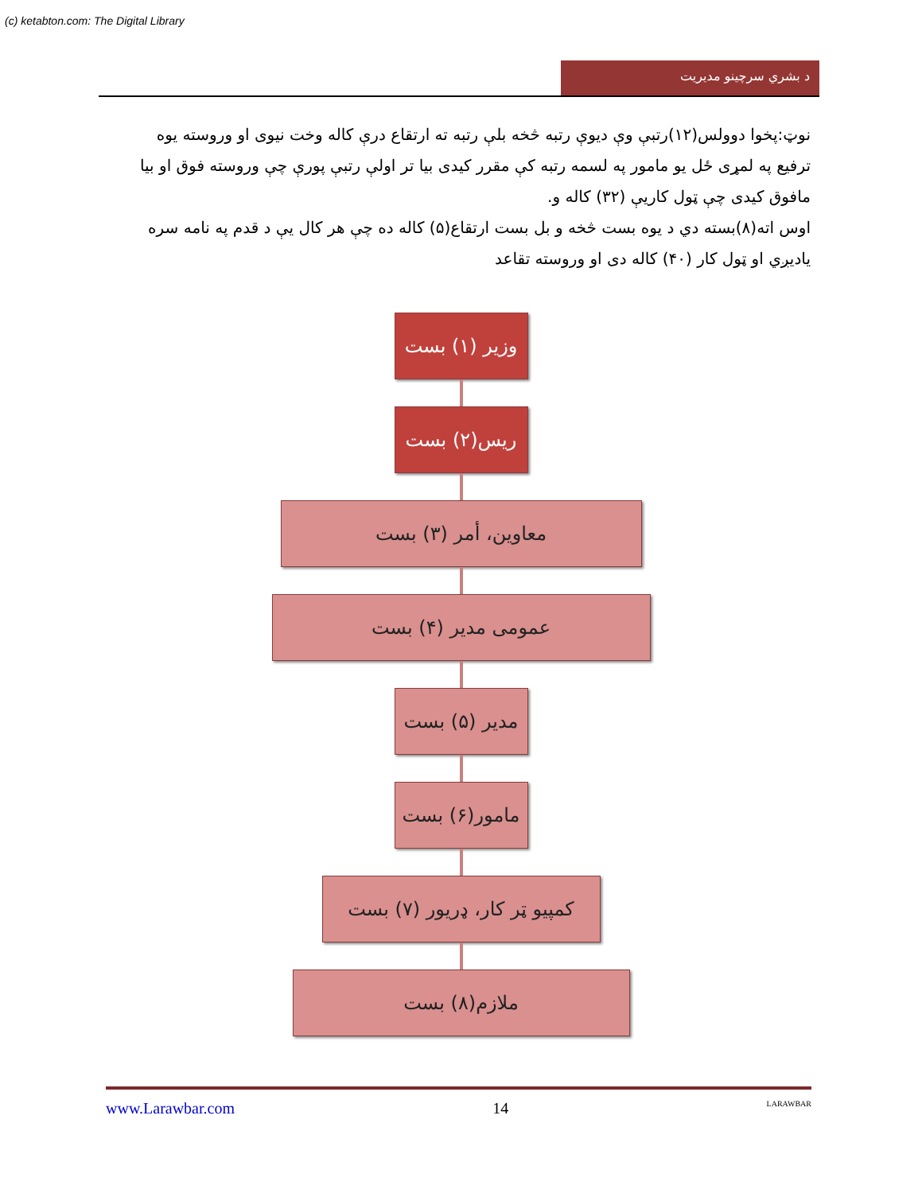(c) ketabton.com: The Digital Library
د بشري سرچينو مديريت
نوټ:پخوا دوولس(۱۲)رتبې وې ديوې رتبه څخه بلې رتبه ته ارتقاع درې کاله وخت نيوى او وروسته يوه ترفيع په لمړى ځل يو مامور په لسمه رتبه کې مقرر کيدى بيا تر اولې رتبې پورې چې وروسته فوق او بيا مافوق کيدى چې ټول کاريې (۳۲) کاله و.
اوس اته(۸)بسته دي د يوه بست څخه و بل بست ارتقاع(۵) کاله ده چې هر کال يې د قدم په نامه سره ياديږي او ټول کار (۴۰) کاله دى او وروسته تقاعد
وزير (۱) بست
ريس(۲) بست
معاوين، أمر (۳) بست
عمومى مدير (۴) بست
مدير (۵) بست
مامور(۶) بست
کمپيو ټر کار، ډريور (۷) بست
ملازم(۸) بست
www.Larawbar.com 14 LARAWBAR